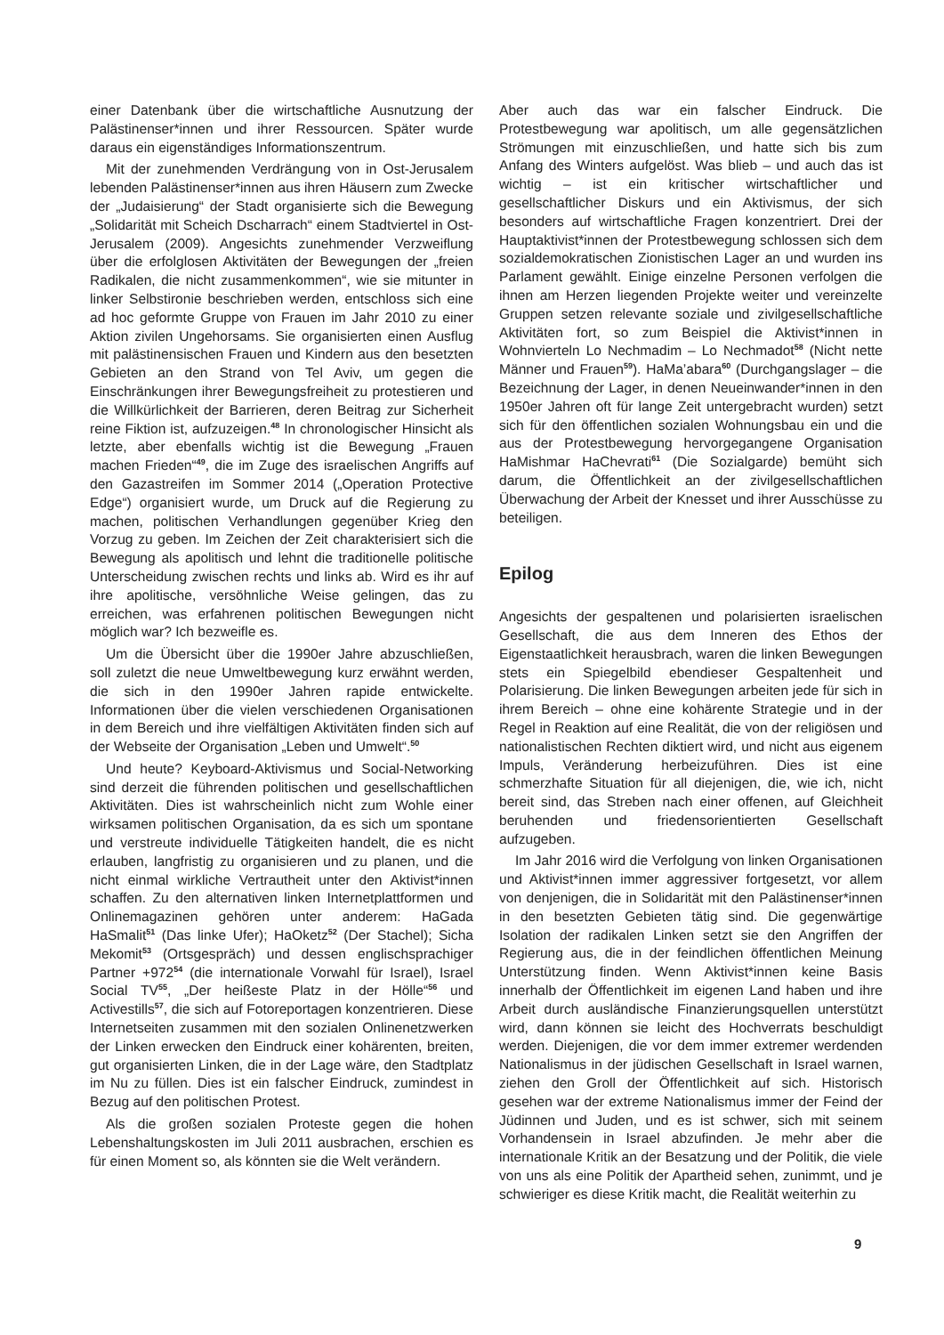einer Datenbank über die wirtschaftliche Ausnutzung der Palästinenser*innen und ihrer Ressourcen. Später wurde daraus ein eigenständiges Informationszentrum.
Mit der zunehmenden Verdrängung von in Ost-Jerusalem lebenden Palästinenser*innen aus ihren Häusern zum Zwecke der „Judaisierung“ der Stadt organisierte sich die Bewegung „Solidarität mit Scheich Dscharrach“ einem Stadtviertel in Ost-Jerusalem (2009). Angesichts zunehmender Verzweiflung über die erfolglosen Aktivitäten der Bewegungen der „freien Radikalen, die nicht zusammenkommen“, wie sie mitunter in linker Selbstironie beschrieben werden, entschloss sich eine ad hoc geformte Gruppe von Frauen im Jahr 2010 zu einer Aktion zivilen Ungehorsams. Sie organisierten einen Ausflug mit palästinensischen Frauen und Kindern aus den besetzten Gebieten an den Strand von Tel Aviv, um gegen die Einschränkungen ihrer Bewegungsfreiheit zu protestieren und die Willkürlichkeit der Barrieren, deren Beitrag zur Sicherheit reine Fiktion ist, aufzuzeigen.<sup>48</sup> In chronologischer Hinsicht als letzte, aber ebenfalls wichtig ist die Bewegung „Frauen machen Frieden“<sup>49</sup>, die im Zuge des israelischen Angriffs auf den Gazastreifen im Sommer 2014 („Operation Protective Edge“) organisiert wurde, um Druck auf die Regierung zu machen, politischen Verhandlungen gegenüber Krieg den Vorzug zu geben. Im Zeichen der Zeit charakterisiert sich die Bewegung als apolitisch und lehnt die traditionelle politische Unterscheidung zwischen rechts und links ab. Wird es ihr auf ihre apolitische, versöhnliche Weise gelingen, das zu erreichen, was erfahrenen politischen Bewegungen nicht möglich war? Ich bezweifle es.
Um die Übersicht über die 1990er Jahre abzuschließen, soll zuletzt die neue Umweltbewegung kurz erwähnt werden, die sich in den 1990er Jahren rapide entwickelte. Informationen über die vielen verschiedenen Organisationen in dem Bereich und ihre vielfältigen Aktivitäten finden sich auf der Webseite der Organisation „Leben und Umwelt“.<sup>50</sup>
Und heute? Keyboard-Aktivismus und Social-Networking sind derzeit die führenden politischen und gesellschaftlichen Aktivitäten. Dies ist wahrscheinlich nicht zum Wohle einer wirksamen politischen Organisation, da es sich um spontane und verstreute individuelle Tätigkeiten handelt, die es nicht erlauben, langfristig zu organisieren und zu planen, und die nicht einmal wirkliche Vertrautheit unter den Aktivist*innen schaffen. Zu den alternativen linken Internetplattformen und Onlinemagazinen gehören unter anderem: HaGada HaSmalit<sup>51</sup> (Das linke Ufer); HaOketz<sup>52</sup> (Der Stachel); Sicha Mekomit<sup>53</sup> (Ortsgespräch) und dessen englischsprachiger Partner +972<sup>54</sup> (die internationale Vorwahl für Israel), Israel Social TV<sup>55</sup>, „Der heißeste Platz in der Hölle“<sup>56</sup> und Activestills<sup>57</sup>, die sich auf Fotoreportagen konzentrieren. Diese Internetseiten zusammen mit den sozialen Onlinenetzwerken der Linken erwecken den Eindruck einer kohärenten, breiten, gut organisierten Linken, die in der Lage wäre, den Stadtplatz im Nu zu füllen. Dies ist ein falscher Eindruck, zumindest in Bezug auf den politischen Protest.
Als die großen sozialen Proteste gegen die hohen Lebenshaltungskosten im Juli 2011 ausbrachen, erschien es für einen Moment so, als könnten sie die Welt verändern.
Aber auch das war ein falscher Eindruck. Die Protestbewegung war apolitisch, um alle gegensätzlichen Strömungen mit einzuschließen, und hatte sich bis zum Anfang des Winters aufgelöst. Was blieb – und auch das ist wichtig – ist ein kritischer wirtschaftlicher und gesellschaftlicher Diskurs und ein Aktivismus, der sich besonders auf wirtschaftliche Fragen konzentriert. Drei der Hauptaktivist*innen der Protestbewegung schlossen sich dem sozialdemokratischen Zionistischen Lager an und wurden ins Parlament gewählt. Einige einzelne Personen verfolgen die ihnen am Herzen liegenden Projekte weiter und vereinzelte Gruppen setzen relevante soziale und zivilgesellschaftliche Aktivitäten fort, so zum Beispiel die Aktivist*innen in Wohnvierteln Lo Nechmadim – Lo Nechmadot<sup>58</sup> (Nicht nette Männer und Frauen<sup>59</sup>). HaMa’abara<sup>60</sup> (Durchgangslager – die Bezeichnung der Lager, in denen Neueinwander*innen in den 1950er Jahren oft für lange Zeit untergebracht wurden) setzt sich für den öffentlichen sozialen Wohnungsbau ein und die aus der Protestbewegung hervorgegangene Organisation HaMishmar HaChevrati<sup>61</sup> (Die Sozialgarde) bemüht sich darum, die Öffentlichkeit an der zivilgesellschaftlichen Überwachung der Arbeit der Knesset und ihrer Ausschüsse zu beteiligen.
Epilog
Angesichts der gespaltenen und polarisierten israelischen Gesellschaft, die aus dem Inneren des Ethos der Eigenstaatlichkeit herausbrach, waren die linken Bewegungen stets ein Spiegelbild ebendieser Gespaltenheit und Polarisierung. Die linken Bewegungen arbeiten jede für sich in ihrem Bereich – ohne eine kohärente Strategie und in der Regel in Reaktion auf eine Realität, die von der religiösen und nationalistischen Rechten diktiert wird, und nicht aus eigenem Impuls, Veränderung herbeizuführen. Dies ist eine schmerzhafte Situation für all diejenigen, die, wie ich, nicht bereit sind, das Streben nach einer offenen, auf Gleichheit beruhenden und friedensorientierten Gesellschaft aufzugeben.
Im Jahr 2016 wird die Verfolgung von linken Organisationen und Aktivist*innen immer aggressiver fortgesetzt, vor allem von denjenigen, die in Solidarität mit den Palästinenser*innen in den besetzten Gebieten tätig sind. Die gegenwärtige Isolation der radikalen Linken setzt sie den Angriffen der Regierung aus, die in der feindlichen öffentlichen Meinung Unterstützung finden. Wenn Aktivist*innen keine Basis innerhalb der Öffentlichkeit im eigenen Land haben und ihre Arbeit durch ausländische Finanzierungsquellen unterstützt wird, dann können sie leicht des Hochverrats beschuldigt werden. Diejenigen, die vor dem immer extremer werdenden Nationalismus in der jüdischen Gesellschaft in Israel warnen, ziehen den Groll der Öffentlichkeit auf sich. Historisch gesehen war der extreme Nationalismus immer der Feind der Jüdinnen und Juden, und es ist schwer, sich mit seinem Vorhandensein in Israel abzufinden. Je mehr aber die internationale Kritik an der Besatzung und der Politik, die viele von uns als eine Politik der Apartheid sehen, zunimmt, und je schwieriger es diese Kritik macht, die Realität weiterhin zu
9